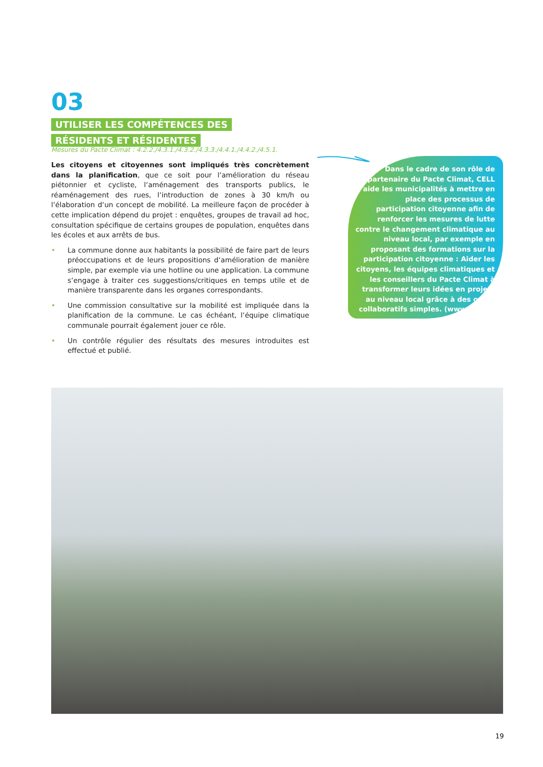03
UTILISER LES COMPÉTENCES DES RÉSIDENTS ET RÉSIDENTES
Mesures du Pacte Climat : 4.2.2./4.3.1./4.3.2./4.3.3./4.4.1./4.4.2./4.5.1.
Les citoyens et citoyennes sont impliqués très concrètement dans la planification, que ce soit pour l‘amélioration du réseau piétonnier et cycliste, l‘aménagement des transports publics, le réaménagement des rues, l‘introduction de zones à 30 km/h ou l‘élaboration d‘un concept de mobilité. La meilleure façon de procéder à cette implication dépend du projet : enquêtes, groupes de travail ad hoc, consultation spécifique de certains groupes de population, enquêtes dans les écoles et aux arrêts de bus.
• La commune donne aux habitants la possibilité de faire part de leurs préoccupations et de leurs propositions d‘amélioration de manière simple, par exemple via une hotline ou une application. La commune s‘engage à traiter ces suggestions/critiques en temps utile et de manière transparente dans les organes correspondants.
• Une commission consultative sur la mobilité est impliquée dans la planification de la commune. Le cas échéant, l‘équipe climatique communale pourrait également jouer ce rôle.
• Un contrôle régulier des résultats des mesures introduites est effectué et publié.
Dans le cadre de son rôle de partenaire du Pacte Climat, CELL aide les municipalités à mettre en place des processus de participation citoyenne afin de renforcer les mesures de lutte contre le changement climatique au niveau local, par exemple en proposant des formations sur la participation citoyenne : Aider les citoyens, les équipes climatiques et les conseillers du Pacte Climat à transformer leurs idées en projets au niveau local grâce à des outils collaboratifs simples. (www.cell.lu)
19